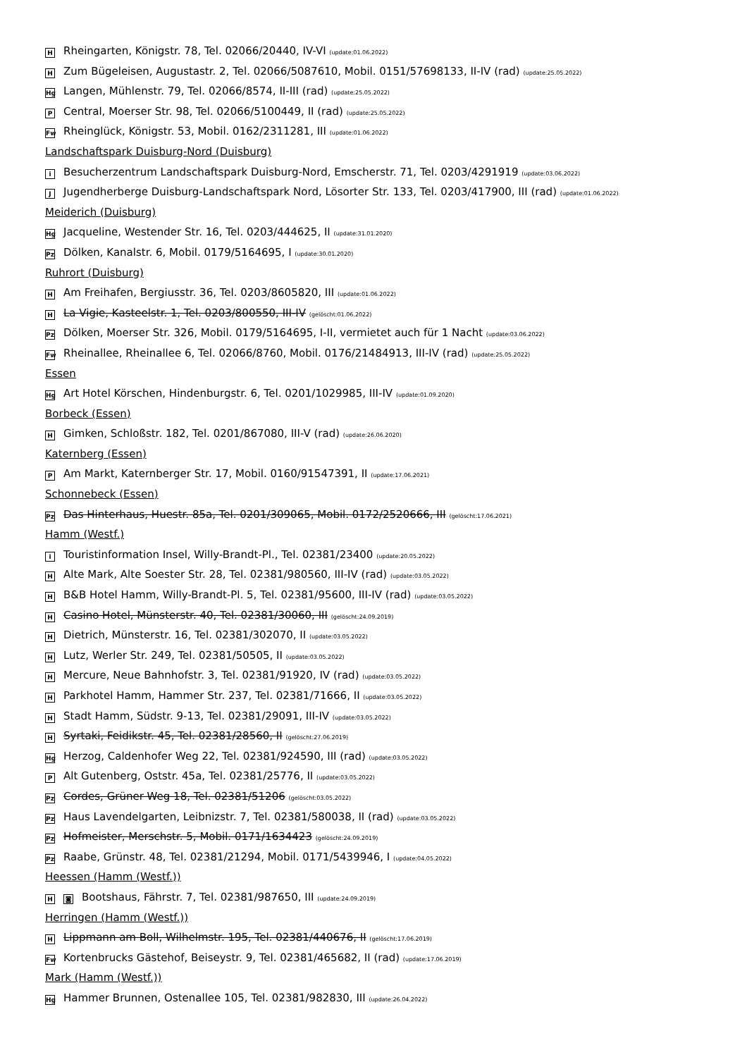H Rheingarten, Königstr. 78, Tel. 02066/20440, IV-VI (update:01.06.2022)
H Zum Bügeleisen, Augustastr. 2, Tel. 02066/5087610, Mobil. 0151/57698133, II-IV (rad) (update:25.05.2022)
Hg Langen, Mühlenstr. 79, Tel. 02066/8574, II-III (rad) (update:25.05.2022)
P Central, Moerser Str. 98, Tel. 02066/5100449, II (rad) (update:25.05.2022)
Fw Rheinglück, Königstr. 53, Mobil. 0162/2311281, III (update:01.06.2022)
Landschaftspark Duisburg-Nord (Duisburg)
i Besucherzentrum Landschaftspark Duisburg-Nord, Emscherstr. 71, Tel. 0203/4291919 (update:03.06.2022)
J Jugendherberge Duisburg-Landschaftspark Nord, Lösorter Str. 133, Tel. 0203/417900, III (rad) (update:01.06.2022)
Meiderich (Duisburg)
Hg Jacqueline, Westender Str. 16, Tel. 0203/444625, II (update:31.01.2020)
Pz Dölken, Kanalstr. 6, Mobil. 0179/5164695, I (update:30.01.2020)
Ruhrort (Duisburg)
H Am Freihafen, Bergiusstr. 36, Tel. 0203/8605820, III (update:01.06.2022)
H La Vigie, Kasteelstr. 1, Tel. 0203/800550, III-IV (gelöscht:01.06.2022)
Pz Dölken, Moerser Str. 326, Mobil. 0179/5164695, I-II, vermietet auch für 1 Nacht (update:03.06.2022)
Fw Rheinallee, Rheinallee 6, Tel. 02066/8760, Mobil. 0176/21484913, III-IV (rad) (update:25.05.2022)
Essen
Hg Art Hotel Körschen, Hindenburgstr. 6, Tel. 0201/1029985, III-IV (update:01.09.2020)
Borbeck (Essen)
H Gimken, Schloßstr. 182, Tel. 0201/867080, III-V (rad) (update:26.06.2020)
Katernberg (Essen)
P Am Markt, Katernberger Str. 17, Mobil. 0160/91547391, II (update:17.06.2021)
Schonnebeck (Essen)
Pz Das Hinterhaus, Huestr. 85a, Tel. 0201/309065, Mobil. 0172/2520666, III (gelöscht:17.06.2021)
Hamm (Westf.)
i Touristinformation Insel, Willy-Brandt-Pl., Tel. 02381/23400 (update:20.05.2022)
H Alte Mark, Alte Soester Str. 28, Tel. 02381/980560, III-IV (rad) (update:03.05.2022)
H B&B Hotel Hamm, Willy-Brandt-Pl. 5, Tel. 02381/95600, III-IV (rad) (update:03.05.2022)
H Casino Hotel, Münsterstr. 40, Tel. 02381/30060, III (gelöscht:24.09.2019)
H Dietrich, Münsterstr. 16, Tel. 02381/302070, II (update:03.05.2022)
H Lutz, Werler Str. 249, Tel. 02381/50505, II (update:03.05.2022)
H Mercure, Neue Bahnhofstr. 3, Tel. 02381/91920, IV (rad) (update:03.05.2022)
H Parkhotel Hamm, Hammer Str. 237, Tel. 02381/71666, II (update:03.05.2022)
H Stadt Hamm, Südstr. 9-13, Tel. 02381/29091, III-IV (update:03.05.2022)
H Syrtaki, Feidikstr. 45, Tel. 02381/28560, II (gelöscht:27.06.2019)
Hg Herzog, Caldenhofer Weg 22, Tel. 02381/924590, III (rad) (update:03.05.2022)
P Alt Gutenberg, Oststr. 45a, Tel. 02381/25776, II (update:03.05.2022)
Pz Cordes, Grüner Weg 18, Tel. 02381/51206 (gelöscht:03.05.2022)
Pz Haus Lavendelgarten, Leibnizstr. 7, Tel. 02381/580038, II (rad) (update:03.05.2022)
Pz Hofmeister, Merschstr. 5, Mobil. 0171/1634423 (gelöscht:24.09.2019)
Pz Raabe, Grünstr. 48, Tel. 02381/21294, Mobil. 0171/5439946, I (update:04.05.2022)
Heessen (Hamm (Westf.))
H ◙ Bootshaus, Fährstr. 7, Tel. 02381/987650, III (update:24.09.2019)
Herringen (Hamm (Westf.))
H Lippmann am Boll, Wilhelmstr. 195, Tel. 02381/440676, II (gelöscht:17.06.2019)
Fw Kortenbrucks Gästehof, Beiseystr. 9, Tel. 02381/465682, II (rad) (update:17.06.2019)
Mark (Hamm (Westf.))
Hg Hammer Brunnen, Ostenallee 105, Tel. 02381/982830, III (update:26.04.2022)